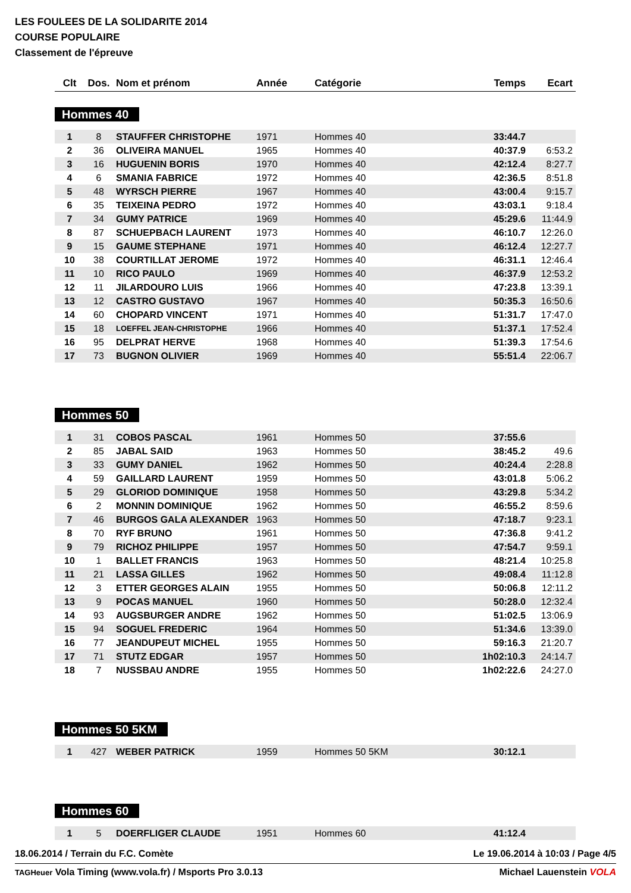LES FOULEES DE LA SOLIDARITE 2014
COURSE POPULAIRE
Classement de l'épreuve
| Clt | Dos. | Nom et prénom | Année | Catégorie | Temps | Ecart |
| --- | --- | --- | --- | --- | --- | --- |
Hommes 40
| 1 | 8 | STAUFFER CHRISTOPHE | 1971 | Hommes 40 | 33:44.7 | |
| 2 | 36 | OLIVEIRA MANUEL | 1965 | Hommes 40 | 40:37.9 | 6:53.2 |
| 3 | 16 | HUGUENIN BORIS | 1970 | Hommes 40 | 42:12.4 | 8:27.7 |
| 4 | 6 | SMANIA FABRICE | 1972 | Hommes 40 | 42:36.5 | 8:51.8 |
| 5 | 48 | WYRSCH PIERRE | 1967 | Hommes 40 | 43:00.4 | 9:15.7 |
| 6 | 35 | TEIXEINA PEDRO | 1972 | Hommes 40 | 43:03.1 | 9:18.4 |
| 7 | 34 | GUMY PATRICE | 1969 | Hommes 40 | 45:29.6 | 11:44.9 |
| 8 | 87 | SCHUEPBACH LAURENT | 1973 | Hommes 40 | 46:10.7 | 12:26.0 |
| 9 | 15 | GAUME STEPHANE | 1971 | Hommes 40 | 46:12.4 | 12:27.7 |
| 10 | 38 | COURTILLAT JEROME | 1972 | Hommes 40 | 46:31.1 | 12:46.4 |
| 11 | 10 | RICO PAULO | 1969 | Hommes 40 | 46:37.9 | 12:53.2 |
| 12 | 11 | JILARDOURO LUIS | 1966 | Hommes 40 | 47:23.8 | 13:39.1 |
| 13 | 12 | CASTRO GUSTAVO | 1967 | Hommes 40 | 50:35.3 | 16:50.6 |
| 14 | 60 | CHOPARD VINCENT | 1971 | Hommes 40 | 51:31.7 | 17:47.0 |
| 15 | 18 | LOEFFEL JEAN-CHRISTOPHE | 1966 | Hommes 40 | 51:37.1 | 17:52.4 |
| 16 | 95 | DELPRAT HERVE | 1968 | Hommes 40 | 51:39.3 | 17:54.6 |
| 17 | 73 | BUGNON OLIVIER | 1969 | Hommes 40 | 55:51.4 | 22:06.7 |
Hommes 50
| 1 | 31 | COBOS PASCAL | 1961 | Hommes 50 | 37:55.6 | |
| 2 | 85 | JABAL SAID | 1963 | Hommes 50 | 38:45.2 | 49.6 |
| 3 | 33 | GUMY DANIEL | 1962 | Hommes 50 | 40:24.4 | 2:28.8 |
| 4 | 59 | GAILLARD LAURENT | 1959 | Hommes 50 | 43:01.8 | 5:06.2 |
| 5 | 29 | GLORIOD DOMINIQUE | 1958 | Hommes 50 | 43:29.8 | 5:34.2 |
| 6 | 2 | MONNIN DOMINIQUE | 1962 | Hommes 50 | 46:55.2 | 8:59.6 |
| 7 | 46 | BURGOS GALA ALEXANDER | 1963 | Hommes 50 | 47:18.7 | 9:23.1 |
| 8 | 70 | RYF BRUNO | 1961 | Hommes 50 | 47:36.8 | 9:41.2 |
| 9 | 79 | RICHOZ PHILIPPE | 1957 | Hommes 50 | 47:54.7 | 9:59.1 |
| 10 | 1 | BALLET FRANCIS | 1963 | Hommes 50 | 48:21.4 | 10:25.8 |
| 11 | 21 | LASSA GILLES | 1962 | Hommes 50 | 49:08.4 | 11:12.8 |
| 12 | 3 | ETTER GEORGES ALAIN | 1955 | Hommes 50 | 50:06.8 | 12:11.2 |
| 13 | 9 | POCAS MANUEL | 1960 | Hommes 50 | 50:28.0 | 12:32.4 |
| 14 | 93 | AUGSBURGER ANDRE | 1962 | Hommes 50 | 51:02.5 | 13:06.9 |
| 15 | 94 | SOGUEL FREDERIC | 1964 | Hommes 50 | 51:34.6 | 13:39.0 |
| 16 | 77 | JEANDUPEUT MICHEL | 1955 | Hommes 50 | 59:16.3 | 21:20.7 |
| 17 | 71 | STUTZ EDGAR | 1957 | Hommes 50 | 1h02:10.3 | 24:14.7 |
| 18 | 7 | NUSSBAU ANDRE | 1955 | Hommes 50 | 1h02:22.6 | 24:27.0 |
Hommes 50 5KM
| 1 | 427 | WEBER PATRICK | 1959 | Hommes 50 5KM | 30:12.1 | |
Hommes 60
| 1 | 5 | DOERFLIGER CLAUDE | 1951 | Hommes 60 | 41:12.4 | |
18.06.2014 / Terrain du F.C. Comète Le 19.06.2014 à 10:03 / Page 4/5
TAGHeuer Vola Timing (www.vola.fr) / Msports Pro 3.0.13 Michael Lauenstein VOLA